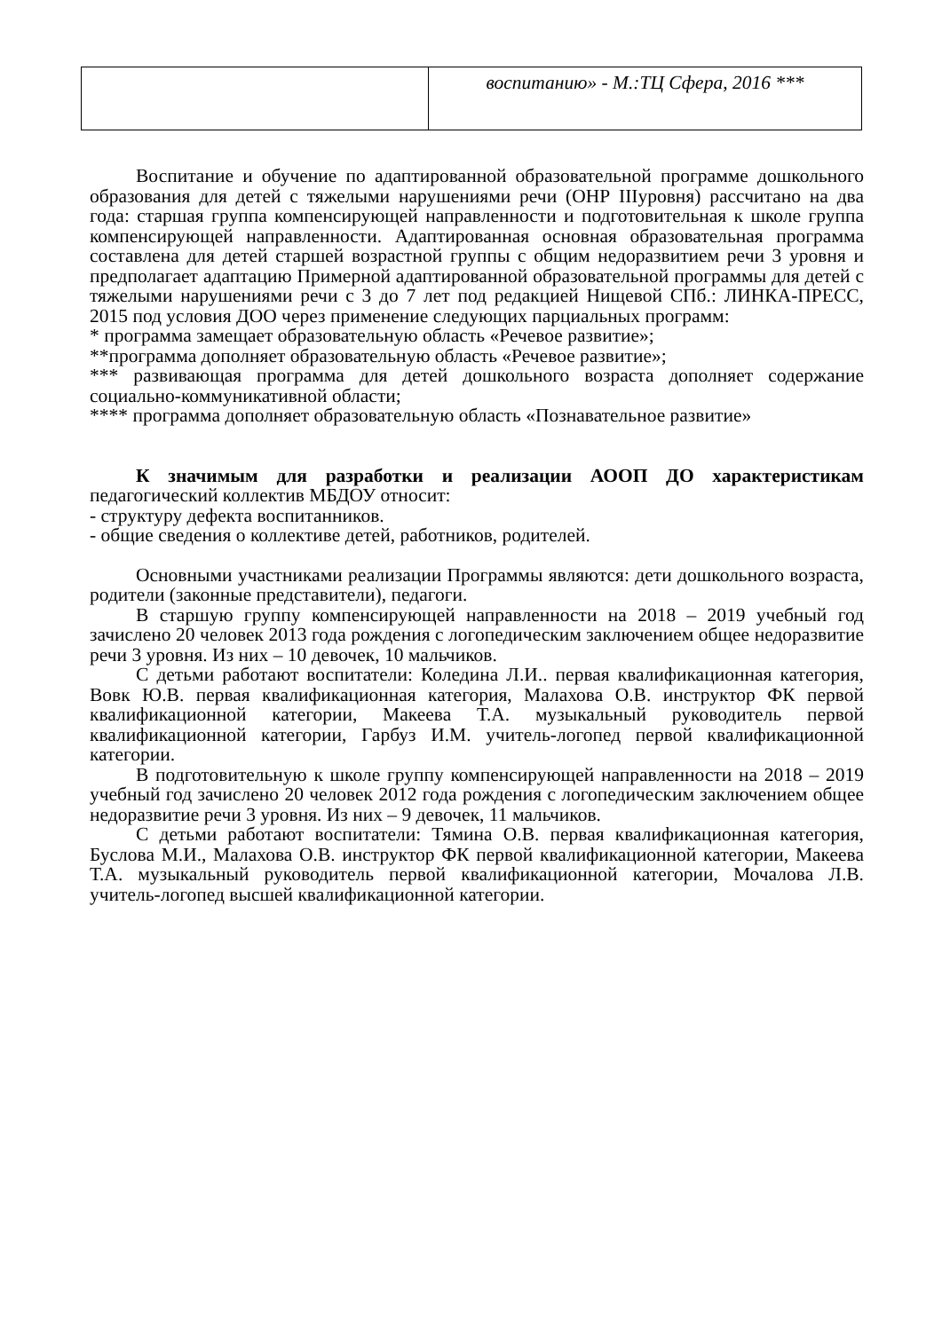| | воспитанию» - М.:ТЦ Сфера, 2016 *** |
Воспитание и обучение по адаптированной образовательной программе дошкольного образования для детей с тяжелыми нарушениями речи (ОНР IIIуровня) рассчитано на два года: старшая группа компенсирующей направленности и подготовительная к школе группа компенсирующей направленности. Адаптированная основная образовательная программа составлена для детей старшей возрастной группы с общим недоразвитием речи 3 уровня и предполагает адаптацию Примерной адаптированной образовательной программы для детей с тяжелыми нарушениями речи с 3 до 7 лет под редакцией Нищевой СПб.: ЛИНКА-ПРЕСС, 2015 под условия ДОО через применение следующих парциальных программ:
* программа замещает образовательную область «Речевое развитие»;
**программа дополняет образовательную область «Речевое развитие»;
*** развивающая программа для детей дошкольного возраста дополняет содержание социально-коммуникативной области;
**** программа дополняет образовательную область «Познавательное развитие»
К значимым для разработки и реализации АООП ДО характеристикам педагогический коллектив МБДОУ относит:
- структуру дефекта воспитанников.
- общие сведения о коллективе детей, работников, родителей.
Основными участниками реализации Программы являются: дети дошкольного возраста, родители (законные представители), педагоги.
В старшую группу компенсирующей направленности на 2018 – 2019 учебный год зачислено 20 человек 2013 года рождения с логопедическим заключением общее недоразвитие речи 3 уровня. Из них – 10 девочек, 10 мальчиков.
С детьми работают воспитатели: Коледина Л.И.. первая квалификационная категория, Вовк Ю.В. первая квалификационная категория, Малахова О.В. инструктор ФК первой квалификационной категории, Макеева Т.А. музыкальный руководитель первой квалификационной категории, Гарбуз И.М. учитель-логопед первой квалификационной категории.
В подготовительную к школе группу компенсирующей направленности на 2018 – 2019 учебный год зачислено 20 человек 2012 года рождения с логопедическим заключением общее недоразвитие речи 3 уровня. Из них – 9 девочек, 11 мальчиков.
С детьми работают воспитатели: Тямина О.В. первая квалификационная категория, Буслова М.И., Малахова О.В. инструктор ФК первой квалификационной категории, Макеева Т.А. музыкальный руководитель первой квалификационной категории, Мочалова Л.В. учитель-логопед высшей квалификационной категории.